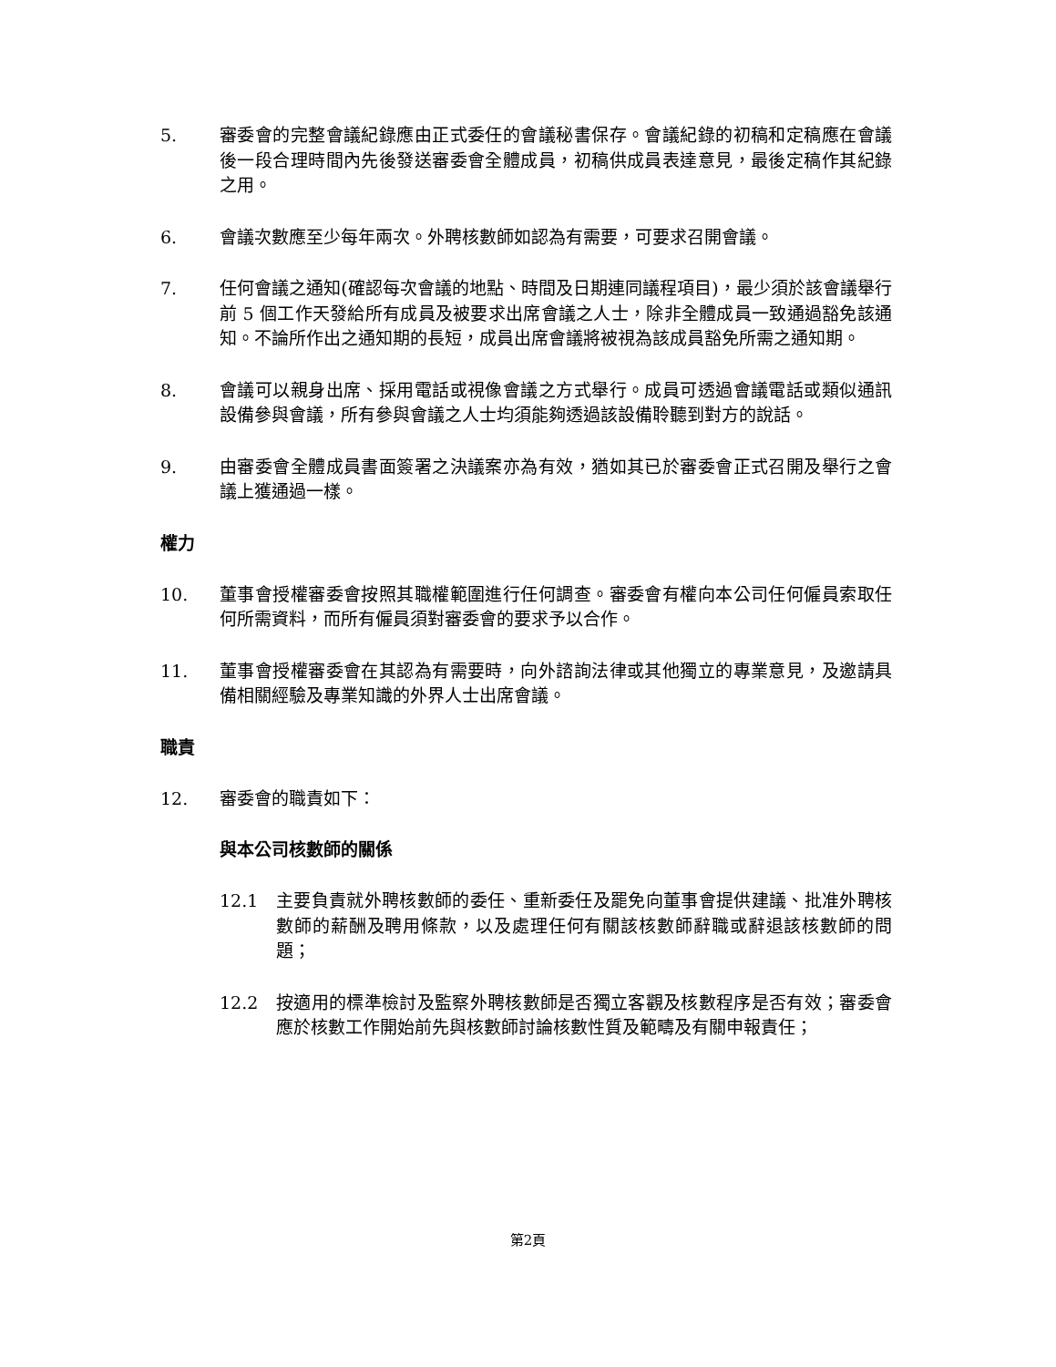5. 審委會的完整會議紀錄應由正式委任的會議秘書保存。會議紀錄的初稿和定稿應在會議後一段合理時間內先後發送審委會全體成員，初稿供成員表達意見，最後定稿作其紀錄之用。
6. 會議次數應至少每年兩次。外聘核數師如認為有需要，可要求召開會議。
7. 任何會議之通知(確認每次會議的地點、時間及日期連同議程項目)，最少須於該會議舉行前 5 個工作天發給所有成員及被要求出席會議之人士，除非全體成員一致通過豁免該通知。不論所作出之通知期的長短，成員出席會議將被視為該成員豁免所需之通知期。
8. 會議可以親身出席、採用電話或視像會議之方式舉行。成員可透過會議電話或類似通訊設備參與會議，所有參與會議之人士均須能夠透過該設備聆聽到對方的說話。
9. 由審委會全體成員書面簽署之決議案亦為有效，猶如其已於審委會正式召開及舉行之會議上獲通過一樣。
權力
10. 董事會授權審委會按照其職權範圍進行任何調查。審委會有權向本公司任何僱員索取任何所需資料，而所有僱員須對審委會的要求予以合作。
11. 董事會授權審委會在其認為有需要時，向外諮詢法律或其他獨立的專業意見，及邀請具備相關經驗及專業知識的外界人士出席會議。
職責
12. 審委會的職責如下：
與本公司核數師的關係
12.1 主要負責就外聘核數師的委任、重新委任及罷免向董事會提供建議、批准外聘核數師的薪酬及聘用條款，以及處理任何有關該核數師辭職或辭退該核數師的問題；
12.2 按適用的標準檢討及監察外聘核數師是否獨立客觀及核數程序是否有效；審委會應於核數工作開始前先與核數師討論核數性質及範疇及有關申報責任；
第2頁